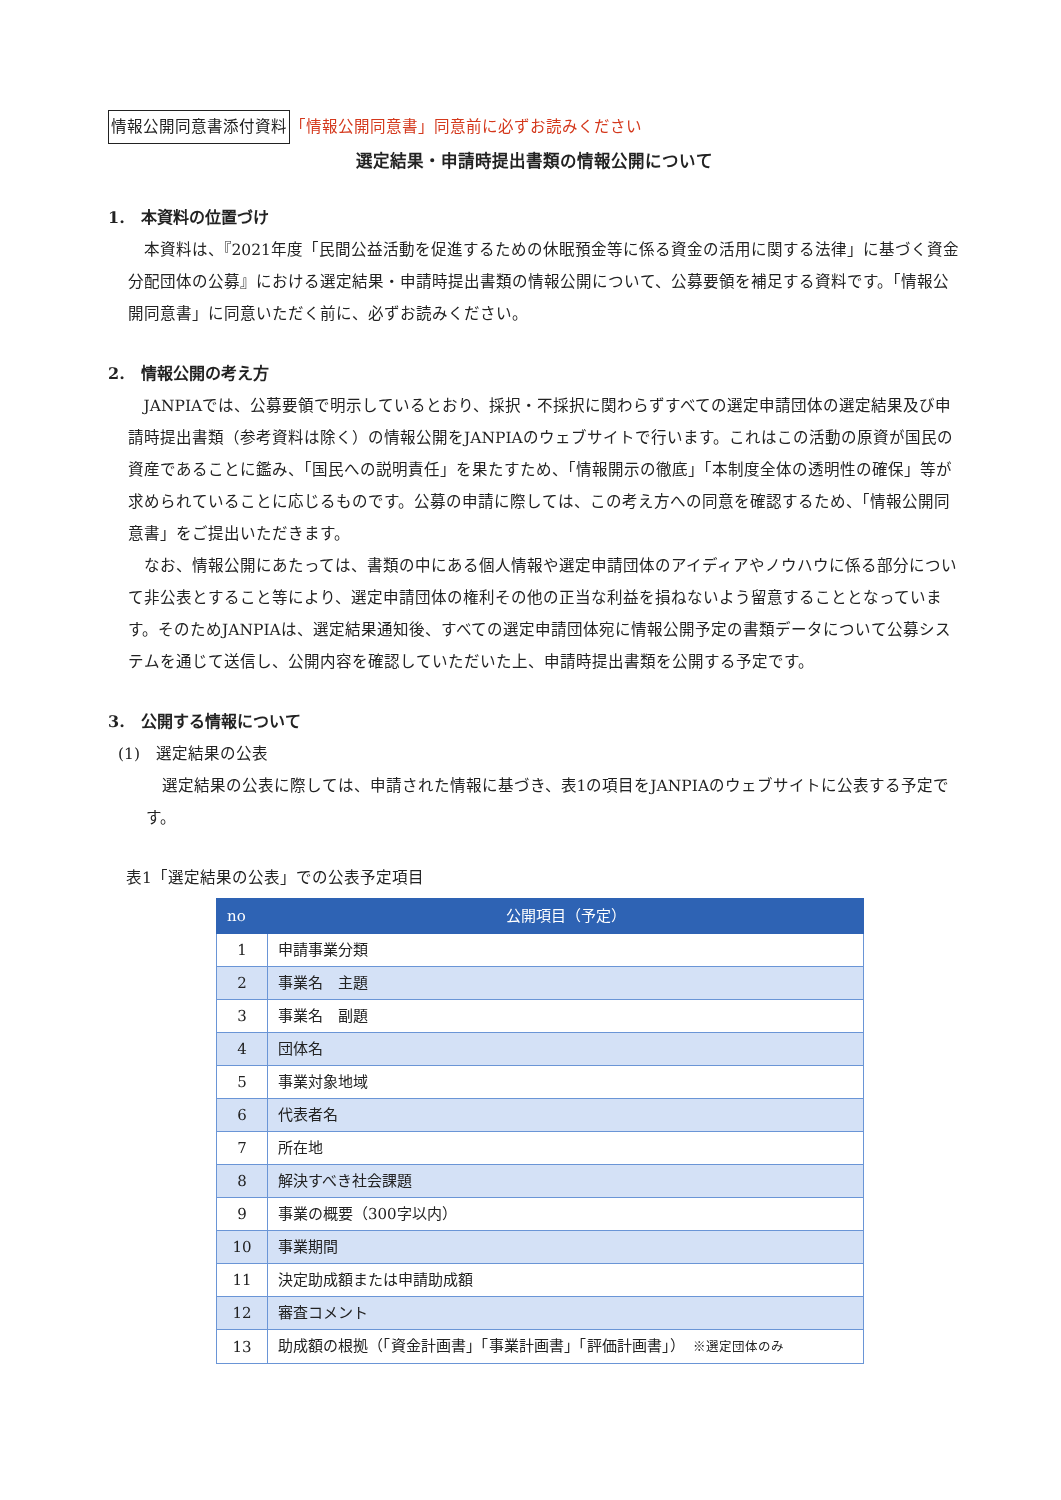情報公開同意書添付資料 「情報公開同意書」同意前に必ずお読みください
選定結果・申請時提出書類の情報公開について
1.　本資料の位置づけ
本資料は、『2021年度「民間公益活動を促進するための休眠預金等に係る資金の活用に関する法律」に基づく資金分配団体の公募』における選定結果・申請時提出書類の情報公開について、公募要領を補足する資料です。「情報公開同意書」に同意いただく前に、必ずお読みください。
2.　情報公開の考え方
JANPIAでは、公募要領で明示しているとおり、採択・不採択に関わらずすべての選定申請団体の選定結果及び申請時提出書類（参考資料は除く）の情報公開をJANPIAのウェブサイトで行います。これはこの活動の原資が国民の資産であることに鑑み、「国民への説明責任」を果たすため、「情報開示の徹底」「本制度全体の透明性の確保」等が求められていることに応じるものです。公募の申請に際しては、この考え方への同意を確認するため、「情報公開同意書」をご提出いただきます。
なお、情報公開にあたっては、書類の中にある個人情報や選定申請団体のアイディアやノウハウに係る部分について非公表とすること等により、選定申請団体の権利その他の正当な利益を損ねないよう留意することとなっています。そのためJANPIAは、選定結果通知後、すべての選定申請団体宛に情報公開予定の書類データについて公募システムを通じて送信し、公開内容を確認していただいた上、申請時提出書類を公開する予定です。
3.　公開する情報について
(1)　選定結果の公表
選定結果の公表に際しては、申請された情報に基づき、表1の項目をJANPIAのウェブサイトに公表する予定です。
表1「選定結果の公表」での公表予定項目
| no | 公開項目（予定） |
| --- | --- |
| 1 | 申請事業分類 |
| 2 | 事業名 主題 |
| 3 | 事業名 副題 |
| 4 | 団体名 |
| 5 | 事業対象地域 |
| 6 | 代表者名 |
| 7 | 所在地 |
| 8 | 解決すべき社会課題 |
| 9 | 事業の概要（300字以内） |
| 10 | 事業期間 |
| 11 | 決定助成額または申請助成額 |
| 12 | 審査コメント |
| 13 | 助成額の根拠（「資金計画書」「事業計画書」「評価計画書」） ※選定団体のみ |